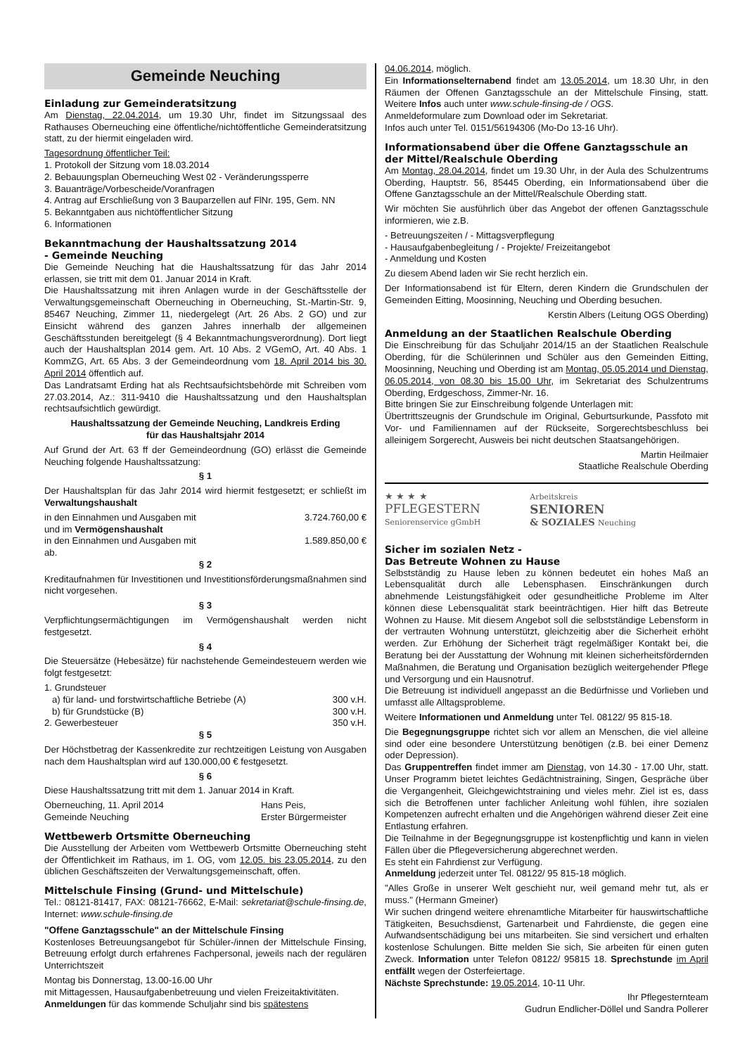Gemeinde Neuching
Einladung zur Gemeinderatsitzung
Am Dienstag, 22.04.2014, um 19.30 Uhr, findet im Sitzungssaal des Rathauses Oberneuching eine öffentliche/nichtöffentliche Gemeinderatsitzung statt, zu der hiermit eingeladen wird.
Tagesordnung öffentlicher Teil:
1. Protokoll der Sitzung vom 18.03.2014
2. Bebauungsplan Oberneuching West 02 - Veränderungssperre
3. Bauanträge/Vorbescheide/Voranfragen
4. Antrag auf Erschließung von 3 Bauparzellen auf FlNr. 195, Gem. NN
5. Bekanntgaben aus nichtöffentlicher Sitzung
6. Informationen
Bekanntmachung der Haushaltssatzung 2014
- Gemeinde Neuching
Die Gemeinde Neuching hat die Haushaltssatzung für das Jahr 2014 erlassen, sie tritt mit dem 01. Januar 2014 in Kraft.
Die Haushaltssatzung mit ihren Anlagen wurde in der Geschäftsstelle der Verwaltungsgemeinschaft Oberneuching in Oberneuching, St.-Martin-Str. 9, 85467 Neuching, Zimmer 11, niedergelegt (Art. 26 Abs. 2 GO) und zur Einsicht während des ganzen Jahres innerhalb der allgemeinen Geschäftsstunden bereitgelegt (§ 4 Bekanntmachungsverordnung). Dort liegt auch der Haushaltsplan 2014 gem. Art. 10 Abs. 2 VGemO, Art. 40 Abs. 1 KommZG, Art. 65 Abs. 3 der Gemeindeordnung vom 18. April 2014 bis 30. April 2014 öffentlich auf.
Das Landratsamt Erding hat als Rechtsaufsichtsbehörde mit Schreiben vom 27.03.2014, Az.: 311-9410 die Haushaltssatzung und den Haushaltsplan rechtsaufsichtlich gewürdigt.
Haushaltssatzung der Gemeinde Neuching, Landkreis Erding
für das Haushaltsjahr 2014
Auf Grund der Art. 63 ff der Gemeindeordnung (GO) erlässt die Gemeinde Neuching folgende Haushaltssatzung:
§ 1
Der Haushaltsplan für das Jahr 2014 wird hiermit festgesetzt; er schließt im Verwaltungshaushalt
in den Einnahmen und Ausgaben mit 3.724.760,00 €
und im Vermögenshaushalt
in den Einnahmen und Ausgaben mit 1.589.850,00 €
ab.
§ 2
Kreditaufnahmen für Investitionen und Investitionsförderungsmaßnahmen sind nicht vorgesehen.
§ 3
Verpflichtungsermächtigungen im Vermögenshaushalt werden nicht festgesetzt.
§ 4
Die Steuersätze (Hebesätze) für nachstehende Gemeindesteuern werden wie folgt festgesetzt:
1. Grundsteuer
a) für land- und forstwirtschaftliche Betriebe (A) 300 v.H.
b) für Grundstücke (B) 300 v.H.
2. Gewerbesteuer 350 v.H.
§ 5
Der Höchstbetrag der Kassenkredite zur rechtzeitigen Leistung von Ausgaben nach dem Haushaltsplan wird auf 130.000,00 € festgesetzt.
§ 6
Diese Haushaltssatzung tritt mit dem 1. Januar 2014 in Kraft.
Oberneuching, 11. April 2014
Gemeinde Neuching Hans Peis,
Erster Bürgermeister
Wettbewerb Ortsmitte Oberneuching
Die Ausstellung der Arbeiten vom Wettbewerb Ortsmitte Oberneuching steht der Öffentlichkeit im Rathaus, im 1. OG, vom 12.05. bis 23.05.2014, zu den üblichen Geschäftszeiten der Verwaltungsgemeinschaft, offen.
Mittelschule Finsing (Grund- und Mittelschule)
Tel.: 08121-81417, FAX: 08121-76662, E-Mail: sekretariat@schule-finsing.de, Internet: www.schule-finsing.de
"Offene Ganztagsschule" an der Mittelschule Finsing
Kostenloses Betreuungsangebot für Schüler-/innen der Mittelschule Finsing, Betreuung erfolgt durch erfahrenes Fachpersonal, jeweils nach der regulären Unterrichtszeit
Montag bis Donnerstag, 13.00-16.00 Uhr
mit Mittagessen, Hausaufgabenbetreuung und vielen Freizeitaktivitäten.
Anmeldungen für das kommende Schuljahr sind bis spätestens
04.06.2014, möglich.
Ein Informationselternabend findet am 13.05.2014, um 18.30 Uhr, in den Räumen der Offenen Ganztagsschule an der Mittelschule Finsing, statt. Weitere Infos auch unter www.schule-finsing-de / OGS.
Anmeldeformulare zum Download oder im Sekretariat.
Infos auch unter Tel. 0151/56194306 (Mo-Do 13-16 Uhr).
Informationsabend über die Offene Ganztagsschule an der Mittel/Realschule Oberding
Am Montag, 28.04.2014, findet um 19.30 Uhr, in der Aula des Schulzentrums Oberding, Hauptstr. 56, 85445 Oberding, ein Informationsabend über die Offene Ganztagsschule an der Mittel/Realschule Oberding statt.
Wir möchten Sie ausführlich über das Angebot der offenen Ganztagsschule informieren, wie z.B.
- Betreuungszeiten / - Mittagsverpflegung
- Hausaufgabenbegleitung / - Projekte/ Freizeitangebot
- Anmeldung und Kosten
Zu diesem Abend laden wir Sie recht herzlich ein.
Der Informationsabend ist für Eltern, deren Kindern die Grundschulen der Gemeinden Eitting, Moosinning, Neuching und Oberding besuchen.
Kerstin Albers (Leitung OGS Oberding)
Anmeldung an der Staatlichen Realschule Oberding
Die Einschreibung für das Schuljahr 2014/15 an der Staatlichen Realschule Oberding, für die Schülerinnen und Schüler aus den Gemeinden Eitting, Moosinning, Neuching und Oberding ist am Montag, 05.05.2014 und Dienstag, 06.05.2014, von 08.30 bis 15.00 Uhr, im Sekretariat des Schulzentrums Oberding, Erdgeschoss, Zimmer-Nr. 16.
Bitte bringen Sie zur Einschreibung folgende Unterlagen mit:
Übertrittszeugnis der Grundschule im Original, Geburtsurkunde, Passfoto mit Vor- und Familiennamen auf der Rückseite, Sorgerechtsbeschluss bei alleinigem Sorgerecht, Ausweis bei nicht deutschen Staatsangehörigen.
Martin Heilmaier
Staatliche Realschule Oberding
★ ★ ★ ★
PFLEGESTERN
Seniorenservice gGmbH
Arbeitskreis
SENIOREN
& SOZIALES Neuching
Sicher im sozialen Netz -
Das Betreute Wohnen zu Hause
Selbstständig zu Hause leben zu können bedeutet ein hohes Maß an Lebensqualität durch alle Lebensphasen. Einschränkungen durch abnehmende Leistungsfähigkeit oder gesundheitliche Probleme im Alter können diese Lebensqualität stark beeinträchtigen. Hier hilft das Betreute Wohnen zu Hause. Mit diesem Angebot soll die selbstständige Lebensform in der vertrauten Wohnung unterstützt, gleichzeitig aber die Sicherheit erhöht werden. Zur Erhöhung der Sicherheit trägt regelmäßiger Kontakt bei, die Beratung bei der Ausstattung der Wohnung mit kleinen sicherheitsfördernden Maßnahmen, die Beratung und Organisation bezüglich weitergehender Pflege und Versorgung und ein Hausnotruf.
Die Betreuung ist individuell angepasst an die Bedürfnisse und Vorlieben und umfasst alle Alltagsprobleme.
Weitere Informationen und Anmeldung unter Tel. 08122/ 95 815-18.
Die Begegnungsgruppe richtet sich vor allem an Menschen, die viel alleine sind oder eine besondere Unterstützung benötigen (z.B. bei einer Demenz oder Depression).
Das Gruppentreffen findet immer am Dienstag, von 14.30 - 17.00 Uhr, statt. Unser Programm bietet leichtes Gedächtnistraining, Singen, Gespräche über die Vergangenheit, Gleichgewichtstraining und vieles mehr. Ziel ist es, dass sich die Betroffenen unter fachlicher Anleitung wohl fühlen, ihre sozialen Kompetenzen aufrecht erhalten und die Angehörigen während dieser Zeit eine Entlastung erfahren.
Die Teilnahme in der Begegnungsgruppe ist kostenpflichtig und kann in vielen Fällen über die Pflegeversicherung abgerechnet werden.
Es steht ein Fahrdienst zur Verfügung.
Anmeldung jederzeit unter Tel. 08122/ 95 815-18 möglich.
"Alles Große in unserer Welt geschieht nur, weil gemand mehr tut, als er muss." (Hermann Gmeiner)
Wir suchen dringend weitere ehrenamtliche Mitarbeiter für hauswirtschaftliche Tätigkeiten, Besuchsdienst, Gartenarbeit und Fahrdienste, die gegen eine Aufwandsentschädigung bei uns mitarbeiten. Sie sind versichert und erhalten kostenlose Schulungen. Bitte melden Sie sich, Sie arbeiten für einen guten Zweck. Information unter Telefon 08122/ 95815 18. Sprechstunde im April entfällt wegen der Osterfeiertage.
Nächste Sprechstunde: 19.05.2014, 10-11 Uhr.
Ihr Pflegesternteam
Gudrun Endlicher-Döllel und Sandra Pollerer